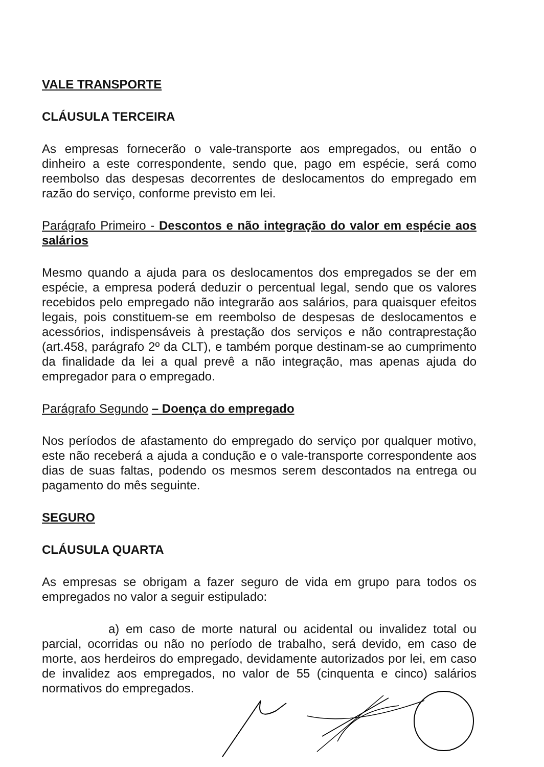VALE TRANSPORTE
CLÁUSULA TERCEIRA
As empresas fornecerão o vale-transporte aos empregados, ou então o dinheiro a este correspondente, sendo que, pago em espécie, será como reembolso das despesas decorrentes de deslocamentos do empregado em razão do serviço, conforme previsto em lei.
Parágrafo Primeiro - Descontos e não integração do valor em espécie aos salários
Mesmo quando a ajuda para os deslocamentos dos empregados se der em espécie, a empresa poderá deduzir o percentual legal, sendo que os valores recebidos pelo empregado não integrarão aos salários, para quaisquer efeitos legais, pois constituem-se em reembolso de despesas de deslocamentos e acessórios, indispensáveis à prestação dos serviços e não contraprestação (art.458, parágrafo 2º da CLT), e também porque destinam-se ao cumprimento da finalidade da lei a qual prevê a não integração, mas apenas ajuda do empregador para o empregado.
Parágrafo Segundo – Doença do empregado
Nos períodos de afastamento do empregado do serviço por qualquer motivo, este não receberá a ajuda a condução e o vale-transporte correspondente aos dias de suas faltas, podendo os mesmos serem descontados na entrega ou pagamento do mês seguinte.
SEGURO
CLÁUSULA QUARTA
As empresas se obrigam a fazer seguro de vida em grupo para todos os empregados no valor a seguir estipulado:
a) em caso de morte natural ou acidental ou invalidez total ou parcial, ocorridas ou não no período de trabalho, será devido, em caso de morte, aos herdeiros do empregado, devidamente autorizados por lei, em caso de invalidez aos empregados, no valor de 55 (cinquenta e cinco) salários normativos do empregados.